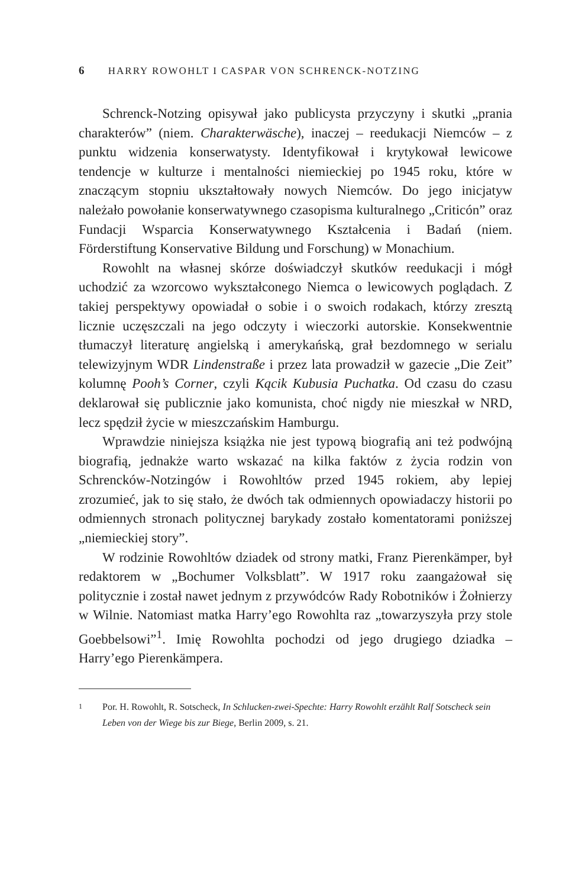6 HARRY ROWOHLT I CASPAR VON SCHRENCK-NOTZING
Schrenck-Notzing opisywał jako publicysta przyczyny i skutki „prania charakterów” (niem. Charakterwäsche), inaczej – reedukacji Niemców – z punktu widzenia konserwatysty. Identyfikował i krytykował lewicowe tendencje w kulturze i mentalności niemieckiej po 1945 roku, które w znaczącym stopniu ukształtowały nowych Niemców. Do jego inicjatyw należało powołanie konserwatywnego czasopisma kulturalnego „Criticón” oraz Fundacji Wsparcia Konserwatywnego Kształcenia i Badań (niem. Förderstiftung Konservative Bildung und Forschung) w Monachium.
Rowohlt na własnej skórze doświadczył skutków reedukacji i mógł uchodzić za wzorcowo wykształconego Niemca o lewicowych poglądach. Z takiej perspektywy opowiadał o sobie i o swoich rodakach, którzy zresztą licznie uczęszczali na jego odczyty i wieczorki autorskie. Konsekwentnie tłumaczył literaturę angielską i amerykańską, grał bezdomnego w serialu telewizyjnym WDR Lindenstraße i przez lata prowadził w gazecie „Die Zeit” kolumnę Pooh’s Corner, czyli Kącik Kubusia Puchatka. Od czasu do czasu deklarował się publicznie jako komunista, choć nigdy nie mieszkał w NRD, lecz spędził życie w mieszczańskim Hamburgu.
Wprawdzie niniejsza książka nie jest typową biografią ani też podwójną biografią, jednakże warto wskazać na kilka faktów z życia rodzin von Schrencków-Notzingów i Rowohltów przed 1945 rokiem, aby lepiej zrozumieć, jak to się stało, że dwóch tak odmiennych opowiadaczy historii po odmiennych stronach politycznej barykady zostało komentatorami poniższej „niemieckiej story”.
W rodzinie Rowohltów dziadek od strony matki, Franz Pierenkämper, był redaktorem w „Bochumer Volksblatt”. W 1917 roku zaangażował się politycznie i został nawet jednym z przywódców Rady Robotników i Żołnierzy w Wilnie. Natomiast matka Harry’ego Rowohlta raz „towarzyszyła przy stole Goebbelsowi”<sup>1</sup>. Imię Rowohlta pochodzi od jego drugiego dziadka – Harry’ego Pierenkämpera.
1
Por. H. Rowohlt, R. Sotscheck, In Schlucken-zwei-Spechte: Harry Rowohlt erzählt Ralf Sotscheck sein Leben von der Wiege bis zur Biege, Berlin 2009, s. 21.